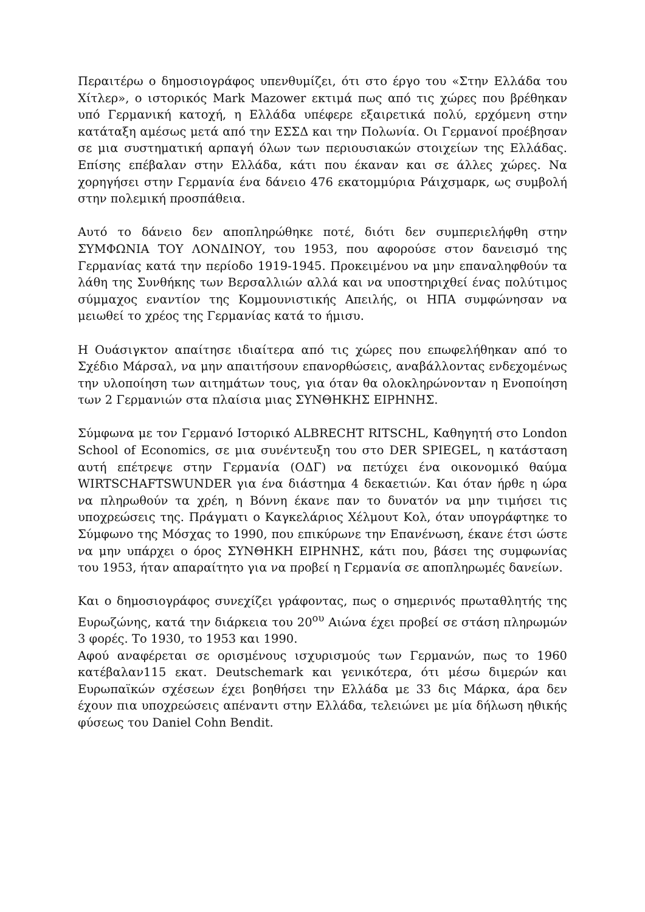Περαιτέρω ο δημοσιογράφος υπενθυμίζει, ότι στο έργο του «Στην Ελλάδα του Χίτλερ», ο ιστορικός Mark Mazower εκτιμά πως από τις χώρες που βρέθηκαν υπό Γερμανική κατοχή, η Ελλάδα υπέφερε εξαιρετικά πολύ, ερχόμενη στην κατάταξη αμέσως μετά από την ΕΣΣΔ και την Πολωνία. Οι Γερμανοί προέβησαν σε μια συστηματική αρπαγή όλων των περιουσιακών στοιχείων της Ελλάδας. Επίσης επέβαλαν στην Ελλάδα, κάτι που έκαναν και σε άλλες χώρες. Να χορηγήσει στην Γερμανία ένα δάνειο 476 εκατομμύρια Ράιχσμαρκ, ως συμβολή στην πολεμική προσπάθεια.
Αυτό το δάνειο δεν αποπληρώθηκε ποτέ, διότι δεν συμπεριελήφθη στην ΣΥΜΦΩΝΙΑ ΤΟΥ ΛΟΝΔΙΝΟΥ, του 1953, που αφορούσε στον δανεισμό της Γερμανίας κατά την περίοδο 1919-1945. Προκειμένου να μην επαναληφθούν τα λάθη της Συνθήκης των Βερσαλλιών αλλά και να υποστηριχθεί ένας πολύτιμος σύμμαχος εναντίον της Κομμουνιστικής Απειλής, οι ΗΠΑ συμφώνησαν να μειωθεί το χρέος της Γερμανίας κατά το ήμισυ.
Η Ουάσιγκτον απαίτησε ιδιαίτερα από τις χώρες που επωφελήθηκαν από το Σχέδιο Μάρσαλ, να μην απαιτήσουν επανορθώσεις, αναβάλλοντας ενδεχομένως την υλοποίηση των αιτημάτων τους, για όταν θα ολοκληρώνονταν η Ενοποίηση των 2 Γερμανιών στα πλαίσια μιας ΣΥΝΘΗΚΗΣ ΕΙΡΗΝΗΣ.
Σύμφωνα με τον Γερμανό Ιστορικό ALBRECHT RITSCHL, Καθηγητή στο London School of Economics, σε μια συνέντευξη του στο DER SPIEGEL, η κατάσταση αυτή επέτρεψε στην Γερμανία (ΟΔΓ) να πετύχει ένα οικονομικό θαύμα WIRTSCHAFTSWUNDER για ένα διάστημα 4 δεκαετιών. Και όταν ήρθε η ώρα να πληρωθούν τα χρέη, η Βόννη έκανε παν το δυνατόν να μην τιμήσει τις υποχρεώσεις της. Πράγματι ο Καγκελάριος Χέλμουτ Κολ, όταν υπογράφτηκε το Σύμφωνο της Μόσχας το 1990, που επικύρωνε την Επανένωση, έκανε έτσι ώστε να μην υπάρχει ο όρος ΣΥΝΘΗΚΗ ΕΙΡΗΝΗΣ, κάτι που, βάσει της συμφωνίας του 1953, ήταν απαραίτητο για να προβεί η Γερμανία σε αποπληρωμές δανείων.
Και ο δημοσιογράφος συνεχίζει γράφοντας, πως ο σημερινός πρωταθλητής της Ευρωζώνης, κατά την διάρκεια του 20<sup>ου</sup> Αιώνα έχει προβεί σε στάση πληρωμών 3 φορές. Το 1930, το 1953 και 1990.
Αφού αναφέρεται σε ορισμένους ισχυρισμούς των Γερμανών, πως το 1960 κατέβαλαν115 εκατ. Deutschemark και γενικότερα, ότι μέσω διμερών και Ευρωπαϊκών σχέσεων έχει βοηθήσει την Ελλάδα με 33 δις Μάρκα, άρα δεν έχουν πια υποχρεώσεις απέναντι στην Ελλάδα, τελειώνει με μία δήλωση ηθικής φύσεως του Daniel Cohn Bendit.